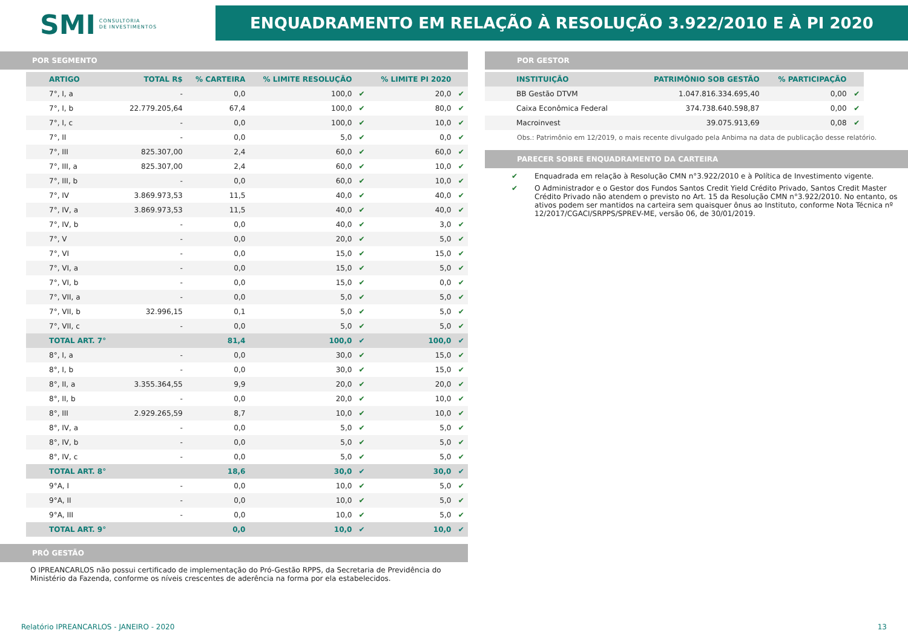SMI CONSULTORIA
DE INVESTIMENTOS
ENQUADRAMENTO EM RELAÇÃO À RESOLUÇÃO 3.922/2010 E À PI 2020
POR SEGMENTO
| ARTIGO | TOTAL R$ | % CARTEIRA | % LIMITE RESOLUÇÃO | | % LIMITE PI 2020 | |
| --- | --- | --- | --- | --- | --- | --- |
| 7°, I, a | - | 0,0 | 100,0 | ✔ | 20,0 | ✔ |
| 7°, I, b | 22.779.205,64 | 67,4 | 100,0 | ✔ | 80,0 | ✔ |
| 7°, I, c | - | 0,0 | 100,0 | ✔ | 10,0 | ✔ |
| 7°, II | - | 0,0 | 5,0 | ✔ | 0,0 | ✔ |
| 7°, III | 825.307,00 | 2,4 | 60,0 | ✔ | 60,0 | ✔ |
| 7°, III, a | 825.307,00 | 2,4 | 60,0 | ✔ | 10,0 | ✔ |
| 7°, III, b | - | 0,0 | 60,0 | ✔ | 10,0 | ✔ |
| 7°, IV | 3.869.973,53 | 11,5 | 40,0 | ✔ | 40,0 | ✔ |
| 7°, IV, a | 3.869.973,53 | 11,5 | 40,0 | ✔ | 40,0 | ✔ |
| 7°, IV, b | - | 0,0 | 40,0 | ✔ | 3,0 | ✔ |
| 7°, V | - | 0,0 | 20,0 | ✔ | 5,0 | ✔ |
| 7°, VI | - | 0,0 | 15,0 | ✔ | 15,0 | ✔ |
| 7°, VI, a | - | 0,0 | 15,0 | ✔ | 5,0 | ✔ |
| 7°, VI, b | - | 0,0 | 15,0 | ✔ | 0,0 | ✔ |
| 7°, VII, a | - | 0,0 | 5,0 | ✔ | 5,0 | ✔ |
| 7°, VII, b | 32.996,15 | 0,1 | 5,0 | ✔ | 5,0 | ✔ |
| 7°, VII, c | - | 0,0 | 5,0 | ✔ | 5,0 | ✔ |
| TOTAL ART. 7° | | 81,4 | 100,0 | ✔ | 100,0 | ✔ |
| 8°, I, a | - | 0,0 | 30,0 | ✔ | 15,0 | ✔ |
| 8°, I, b | - | 0,0 | 30,0 | ✔ | 15,0 | ✔ |
| 8°, II, a | 3.355.364,55 | 9,9 | 20,0 | ✔ | 20,0 | ✔ |
| 8°, II, b | - | 0,0 | 20,0 | ✔ | 10,0 | ✔ |
| 8°, III | 2.929.265,59 | 8,7 | 10,0 | ✔ | 10,0 | ✔ |
| 8°, IV, a | - | 0,0 | 5,0 | ✔ | 5,0 | ✔ |
| 8°, IV, b | - | 0,0 | 5,0 | ✔ | 5,0 | ✔ |
| 8°, IV, c | - | 0,0 | 5,0 | ✔ | 5,0 | ✔ |
| TOTAL ART. 8° | | 18,6 | 30,0 | ✔ | 30,0 | ✔ |
| 9°A, I | - | 0,0 | 10,0 | ✔ | 5,0 | ✔ |
| 9°A, II | - | 0,0 | 10,0 | ✔ | 5,0 | ✔ |
| 9°A, III | - | 0,0 | 10,0 | ✔ | 5,0 | ✔ |
| TOTAL ART. 9° | | 0,0 | 10,0 | ✔ | 10,0 | ✔ |
PRÓ GESTÃO
O IPREANCARLOS não possui certificado de implementação do Pró-Gestão RPPS, da Secretaria de Previdência do Ministério da Fazenda, conforme os níveis crescentes de aderência na forma por ela estabelecidos.
POR GESTOR
| INSTITUIÇÃO | PATRIMÔNIO SOB GESTÃO | % PARTICIPAÇÃO | |
| --- | --- | --- | --- |
| BB Gestão DTVM | 1.047.816.334.695,40 | 0,00 | ✔ |
| Caixa Econômica Federal | 374.738.640.598,87 | 0,00 | ✔ |
| Macroinvest | 39.075.913,69 | 0,08 | ✔ |
Obs.: Patrimônio em 12/2019, o mais recente divulgado pela Anbima na data de publicação desse relatório.
PARECER SOBRE ENQUADRAMENTO DA CARTEIRA
✔ Enquadrada em relação à Resolução CMN n°3.922/2010 e à Política de Investimento vigente.
✔ O Administrador e o Gestor dos Fundos Santos Credit Yield Crédito Privado, Santos Credit Master Crédito Privado não atendem o previsto no Art. 15 da Resolução CMN n°3.922/2010. No entanto, os ativos podem ser mantidos na carteira sem quaisquer ônus ao Instituto, conforme Nota Técnica nº 12/2017/CGACI/SRPPS/SPREV-ME, versão 06, de 30/01/2019.
Relatório IPREANCARLOS - JANEIRO - 2020 13